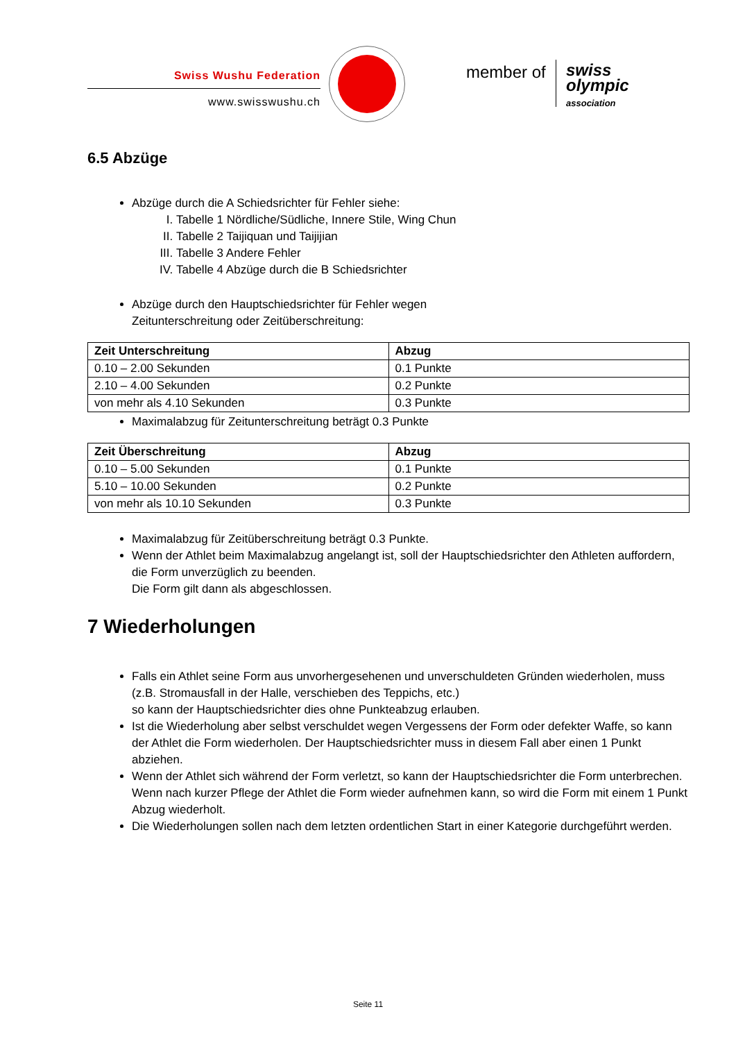Swiss Wushu Federation
www.swisswushu.ch
member of
swiss
olympic
association
6.5 Abzüge
Abzüge durch die A Schiedsrichter für Fehler siehe:
I. Tabelle 1 Nördliche/Südliche, Innere Stile, Wing Chun
II. Tabelle 2 Taijiquan und Taijijian
III. Tabelle 3 Andere Fehler
IV. Tabelle 4 Abzüge durch die B Schiedsrichter
Abzüge durch den Hauptschiedsrichter für Fehler wegen
Zeitunterschreitung oder Zeitüberschreitung:
| Zeit Unterschreitung | Abzug |
| --- | --- |
| 0.10 – 2.00 Sekunden | 0.1 Punkte |
| 2.10 – 4.00 Sekunden | 0.2 Punkte |
| von mehr als 4.10 Sekunden | 0.3 Punkte |
Maximalabzug für Zeitunterschreitung beträgt 0.3 Punkte
| Zeit Überschreitung | Abzug |
| --- | --- |
| 0.10 – 5.00 Sekunden | 0.1 Punkte |
| 5.10 – 10.00 Sekunden | 0.2 Punkte |
| von mehr als 10.10 Sekunden | 0.3 Punkte |
Maximalabzug für Zeitüberschreitung beträgt 0.3 Punkte.
Wenn der Athlet beim Maximalabzug angelangt ist, soll der Hauptschiedsrichter den Athleten auffordern, die Form unverzüglich zu beenden.
Die Form gilt dann als abgeschlossen.
7 Wiederholungen
Falls ein Athlet seine Form aus unvorhergesehenen und unverschuldeten Gründen wiederholen, muss (z.B. Stromausfall in der Halle, verschieben des Teppichs, etc.)
so kann der Hauptschiedsrichter dies ohne Punkteabzug erlauben.
Ist die Wiederholung aber selbst verschuldet wegen Vergessens der Form oder defekter Waffe, so kann der Athlet die Form wiederholen. Der Hauptschiedsrichter muss in diesem Fall aber einen 1 Punkt abziehen.
Wenn der Athlet sich während der Form verletzt, so kann der Hauptschiedsrichter die Form unterbrechen. Wenn nach kurzer Pflege der Athlet die Form wieder aufnehmen kann, so wird die Form mit einem 1 Punkt Abzug wiederholt.
Die Wiederholungen sollen nach dem letzten ordentlichen Start in einer Kategorie durchgeführt werden.
Seite 11